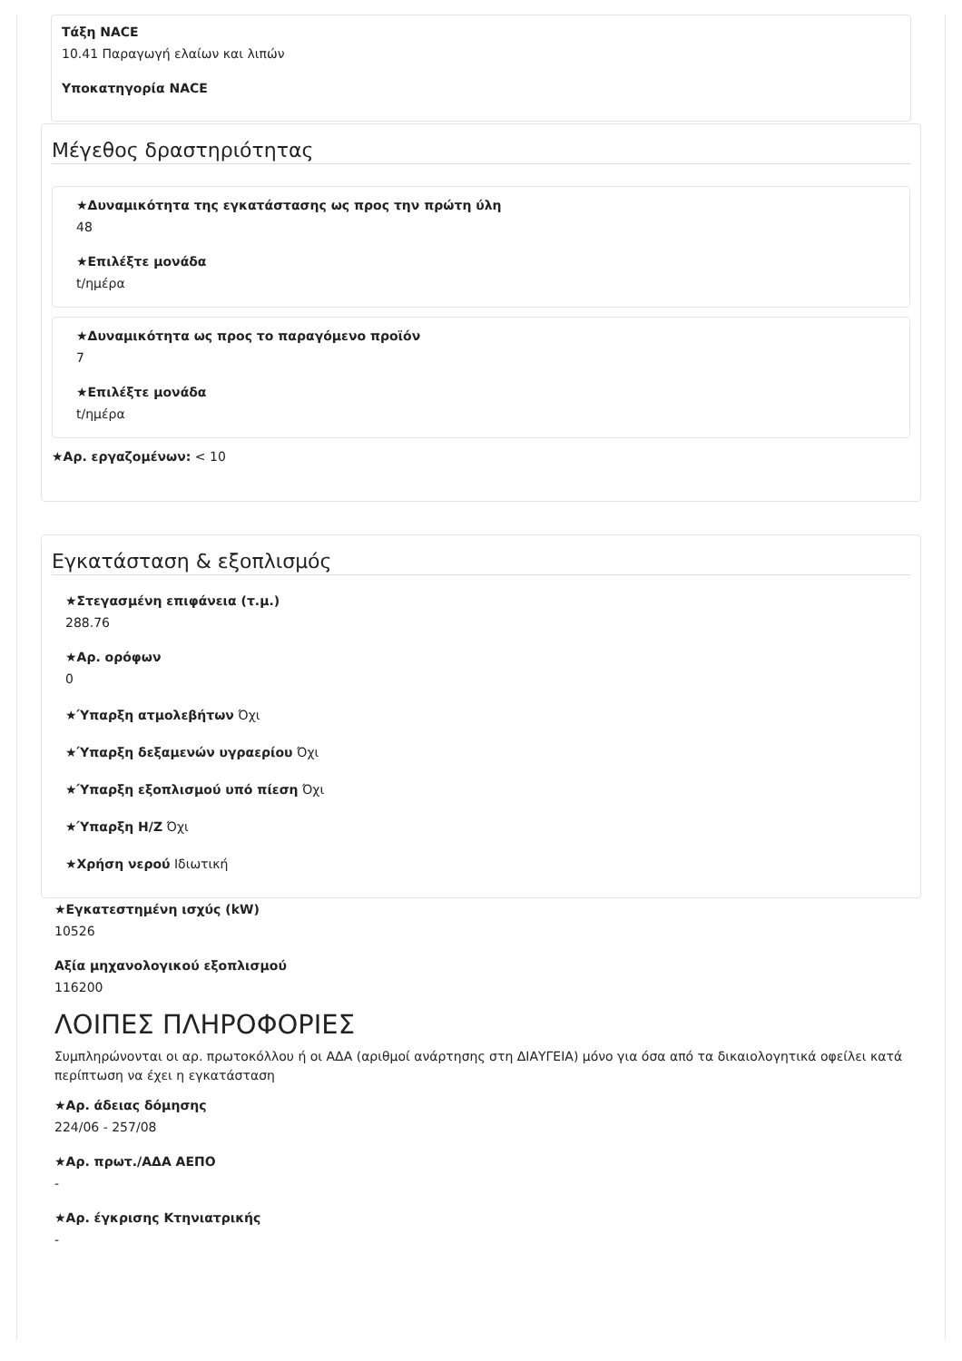Τάξη NACE
10.41 Παραγωγή ελαίων και λιπών
Υποκατηγορία NACE
Μέγεθος δραστηριότητας
★Δυναμικότητα της εγκατάστασης ως προς την πρώτη ύλη
48
★Επιλέξτε μονάδα
t/ημέρα
★Δυναμικότητα ως προς το παραγόμενο προϊόν
7
★Επιλέξτε μονάδα
t/ημέρα
★Αρ. εργαζομένων: < 10
Εγκατάσταση & εξοπλισμός
★Στεγασμένη επιφάνεια (τ.μ.)
288.76
★Αρ. ορόφων
0
★Ύπαρξη ατμολεβήτων Όχι
★Ύπαρξη δεξαμενών υγραερίου Όχι
★Ύπαρξη εξοπλισμού υπό πίεση Όχι
★Ύπαρξη Η/Ζ Όχι
★Χρήση νερού Ιδιωτική
★Εγκατεστημένη ισχύς (kW)
10526
Αξία μηχανολογικού εξοπλισμού
116200
ΛΟΙΠΕΣ ΠΛΗΡΟΦΟΡΙΕΣ
Συμπληρώνονται οι αρ. πρωτοκόλλου ή οι ΑΔΑ (αριθμοί ανάρτησης στη ΔΙΑΥΓΕΙΑ) μόνο για όσα από τα δικαιολογητικά οφείλει κατά περίπτωση να έχει η εγκατάσταση
★Αρ. άδειας δόμησης
224/06 - 257/08
★Αρ. πρωτ./ΑΔΑ ΑΕΠΟ
-
★Αρ. έγκρισης Κτηνιατρικής
-